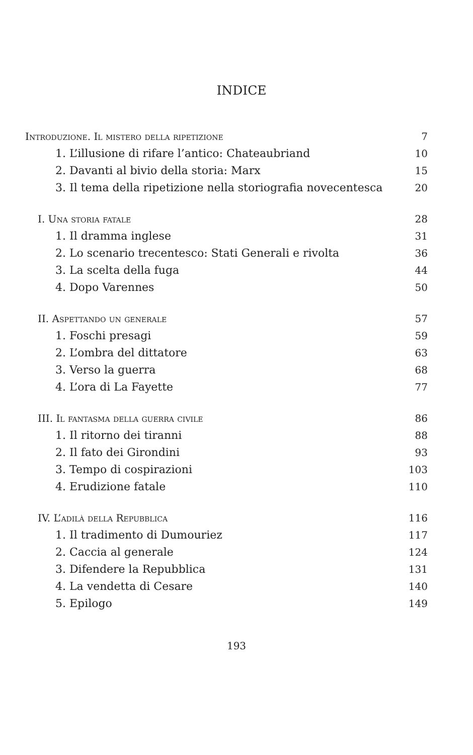INDICE
Introduzione. Il mistero della ripetizione 7
1. L’illusione di rifare l’antico: Chateaubriand 10
2. Davanti al bivio della storia: Marx 15
3. Il tema della ripetizione nella storiografia novecentesca 20
I. Una storia fatale 28
1. Il dramma inglese 31
2. Lo scenario trecentesco: Stati Generali e rivolta 36
3. La scelta della fuga 44
4. Dopo Varennes 50
II. Aspettando un generale 57
1. Foschi presagi 59
2. L’ombra del dittatore 63
3. Verso la guerra 68
4. L’ora di La Fayette 77
III. Il fantasma della guerra civile 86
1. Il ritorno dei tiranni 88
2. Il fato dei Girondini 93
3. Tempo di cospirazioni 103
4. Erudizione fatale 110
IV. L’adilà della Repubblica 116
1. Il tradimento di Dumouriez 117
2. Caccia al generale 124
3. Difendere la Repubblica 131
4. La vendetta di Cesare 140
5. Epilogo 149
193